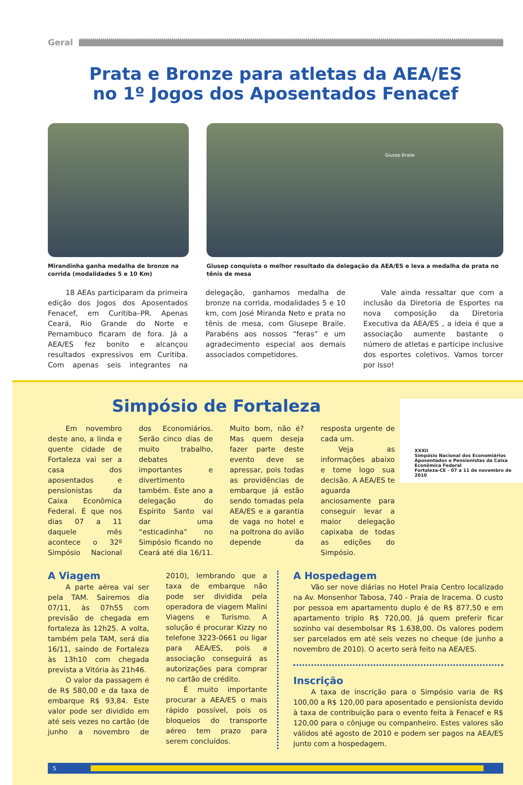Geral
Prata e Bronze para atletas da AEA/ES
no 1º Jogos dos Aposentados Fenacef
Mirandinha ganha medalha de bronze na corrida (modalidades 5 e 10 Km)
Giusep Braile
Giusep conquista o melhor resultado da delegação da AEA/ES e leva a medalha de prata no tênis de mesa
18 AEAs participaram da primeira edição dos Jogos dos Aposentados Fenacef, em Curitiba–PR. Apenas Ceará, Rio Grande do Norte e Pernambuco ficaram de fora. Já a AEA/ES fez bonito e alcançou resultados expressivos em Curitiba. Com apenas seis integrantes na delegação, ganhamos medalha de bronze na corrida, modalidades 5 e 10 km, com José Miranda Neto e prata no tênis de mesa, com Giusepe Braile. Parabéns aos nossos “feras” e um agradecimento especial aos demais associados competidores.
Vale ainda ressaltar que com a inclusão da Diretoria de Esportes na nova composição da Diretoria Executiva da AEA/ES , a ideia é que a associação aumente bastante o número de atletas e participe inclusive dos esportes coletivos. Vamos torcer por isso!
Simpósio de Fortaleza
XXXII
Simpósio Nacional dos Economiários Aposentados e Pensionistas da Caixa Econômica Federal
Fortaleza-CE - 07 a 11 de novembro de 2010
Em novembro deste ano, a linda e quente cidade de Fortaleza vai ser a casa dos aposentados e pensionistas da Caixa Econômica Federal. É que nos dias 07 a 11 daquele mês acontece o 32º Simpósio Nacional dos Economiários. Serão cinco dias de muito trabalho, debates importantes e divertimento também. Este ano a delegação do Espírito Santo vai dar uma “esticadinha” no Simpósio ficando no Ceará até dia 16/11. Muito bom, não é? Mas quem deseja fazer parte deste evento deve se apressar, pois todas as providências de embarque já estão sendo tomadas pela AEA/ES e a garantia de vaga no hotel e na poltrona do avião depende da resposta urgente de cada um.
Veja as informações abaixo e tome logo sua decisão. A AEA/ES te aguarda anciosamente para conseguir levar a maior delegação capixaba de todas as edições do Simpósio.
A Viagem
A parte aérea vai ser pela TAM. Sairemos dia 07/11, às 07h55 com previsão de chegada em fortaleza às 12h25. A volta, também pela TAM, será dia 16/11, saindo de Fortaleza às 13h10 com chegada prevista a Vitória às 21h46.
O valor da passagem é de R$ 580,00 e da taxa de embarque R$ 93,84. Este valor pode ser dividido em até seis vezes no cartão (de junho a novembro de 2010), lembrando que a taxa de embarque não pode ser dividida pela operadora de viagem Malini Viagens e Turismo. A solução é procurar Kizzy no telefone 3223-0661 ou ligar para AEA/ES, pois a associação conseguirá as autorizações para comprar no cartão de crédito.
É muito importante procurar a AEA/ES o mais rápido possível, pois os bloqueios do transporte aéreo tem prazo para serem concluídos.
A Hospedagem
Vão ser nove diárias no Hotel Praia Centro localizado na Av. Monsenhor Tabosa, 740 - Praia de Iracema. O custo por pessoa em apartamento duplo é de R$ 877,50 e em apartamento triplo R$ 720,00. Já quem preferir ficar sozinho vai desembolsar R$ 1.638,00. Os valores podem ser parcelados em até seis vezes no cheque (de junho a novembro de 2010). O acerto será feito na AEA/ES.
Inscrição
A taxa de inscrição para o Simpósio varia de R$ 100,00 a R$ 120,00 para aposentado e pensionista devido à taxa de contribuição para o evento feita à Fenacef e R$ 120,00 para o cônjuge ou companheiro. Estes valores são válidos até agosto de 2010 e podem ser pagos na AEA/ES junto com a hospedagem.
5